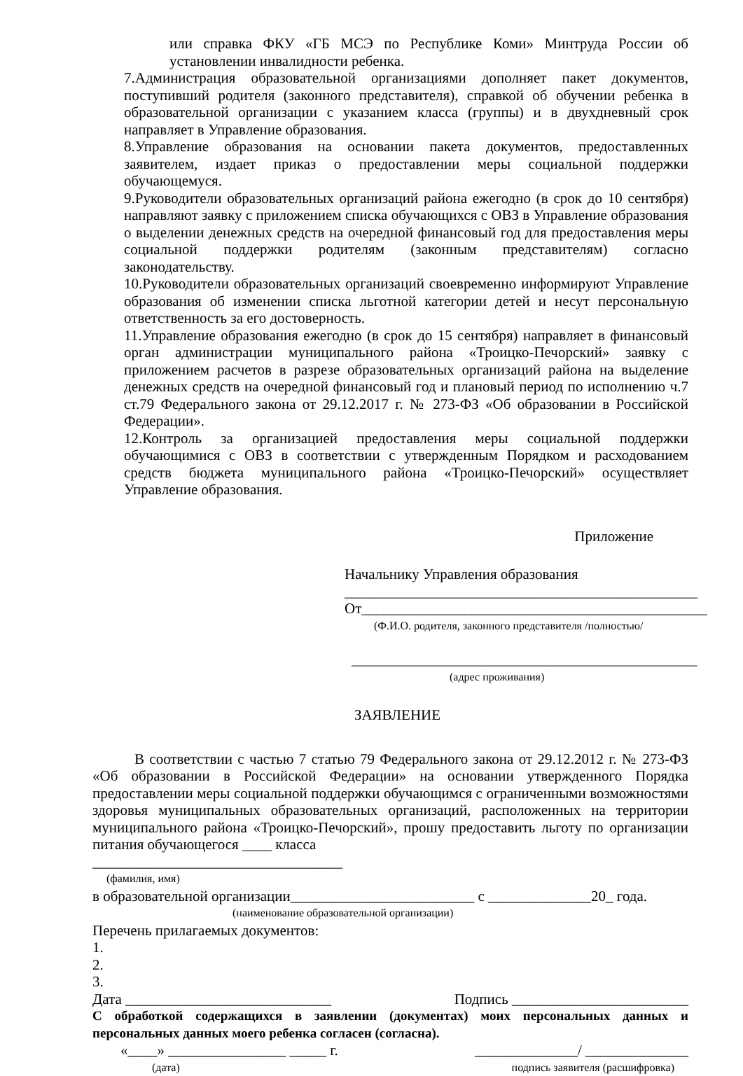или справка ФКУ «ГБ МСЭ по Республике Коми» Минтруда России об установлении инвалидности ребенка.
7.Администрация образовательной организациями дополняет пакет документов, поступивший родителя (законного представителя), справкой об обучении ребенка в образовательной организации с указанием класса (группы) и в двухдневный срок направляет в Управление образования.
8.Управление образования на основании пакета документов, предоставленных заявителем, издает приказ о предоставлении меры социальной поддержки обучающемуся.
9.Руководители образовательных организаций района ежегодно (в срок до 10 сентября) направляют заявку с приложением списка обучающихся с ОВЗ в Управление образования о выделении денежных средств на очередной финансовый год для предоставления меры социальной поддержки родителям (законным представителям) согласно законодательству.
10.Руководители образовательных организаций своевременно информируют Управление образования об изменении списка льготной категории детей и несут персональную ответственность за его достоверность.
11.Управление образования ежегодно (в срок до 15 сентября) направляет в финансовый орган администрации муниципального района «Троицко-Печорский» заявку с приложением расчетов в разрезе образовательных организаций района на выделение денежных средств на очередной финансовый год и плановый период по исполнению ч.7 ст.79 Федерального закона от 29.12.2017 г. № 273-ФЗ «Об образовании в Российской Федерации».
12.Контроль за организацией предоставления меры социальной поддержки обучающимися с ОВЗ в соответствии с утвержденным Порядком и расходованием средств бюджета муниципального района «Троицко-Печорский» осуществляет Управление образования.
Приложение
Начальнику Управления образования
________________________________________________
От_______________________________________________
(Ф.И.О. родителя, законного представителя /полностью/
_______________________________________________
(адрес проживания)
ЗАЯВЛЕНИЕ
В соответствии с частью 7 статью 79 Федерального закона от 29.12.2012 г. № 273-ФЗ «Об образовании в Российской Федерации» на основании утвержденного Порядка предоставлении меры социальной поддержки обучающимся с ограниченными возможностями здоровья муниципальных образовательных организаций, расположенных на территории муниципального района «Троицко-Печорский», прошу предоставить льготу по организации питания обучающегося ____ класса
__________________________________
(фамилия, имя)
в образовательной организации_________________________ с ______________20_ года.
(наименование образовательной организации)
Перечень прилагаемых документов:
1.
2.
3.
Дата ____________________________ Подпись ________________________
С обработкой содержащихся в заявлении (документах) моих персональных данных и персональных данных моего ребенка согласен (согласна).
«____» ________________ _____ г. ______________/ ______________
(дата) подпись заявителя (расшифровка)